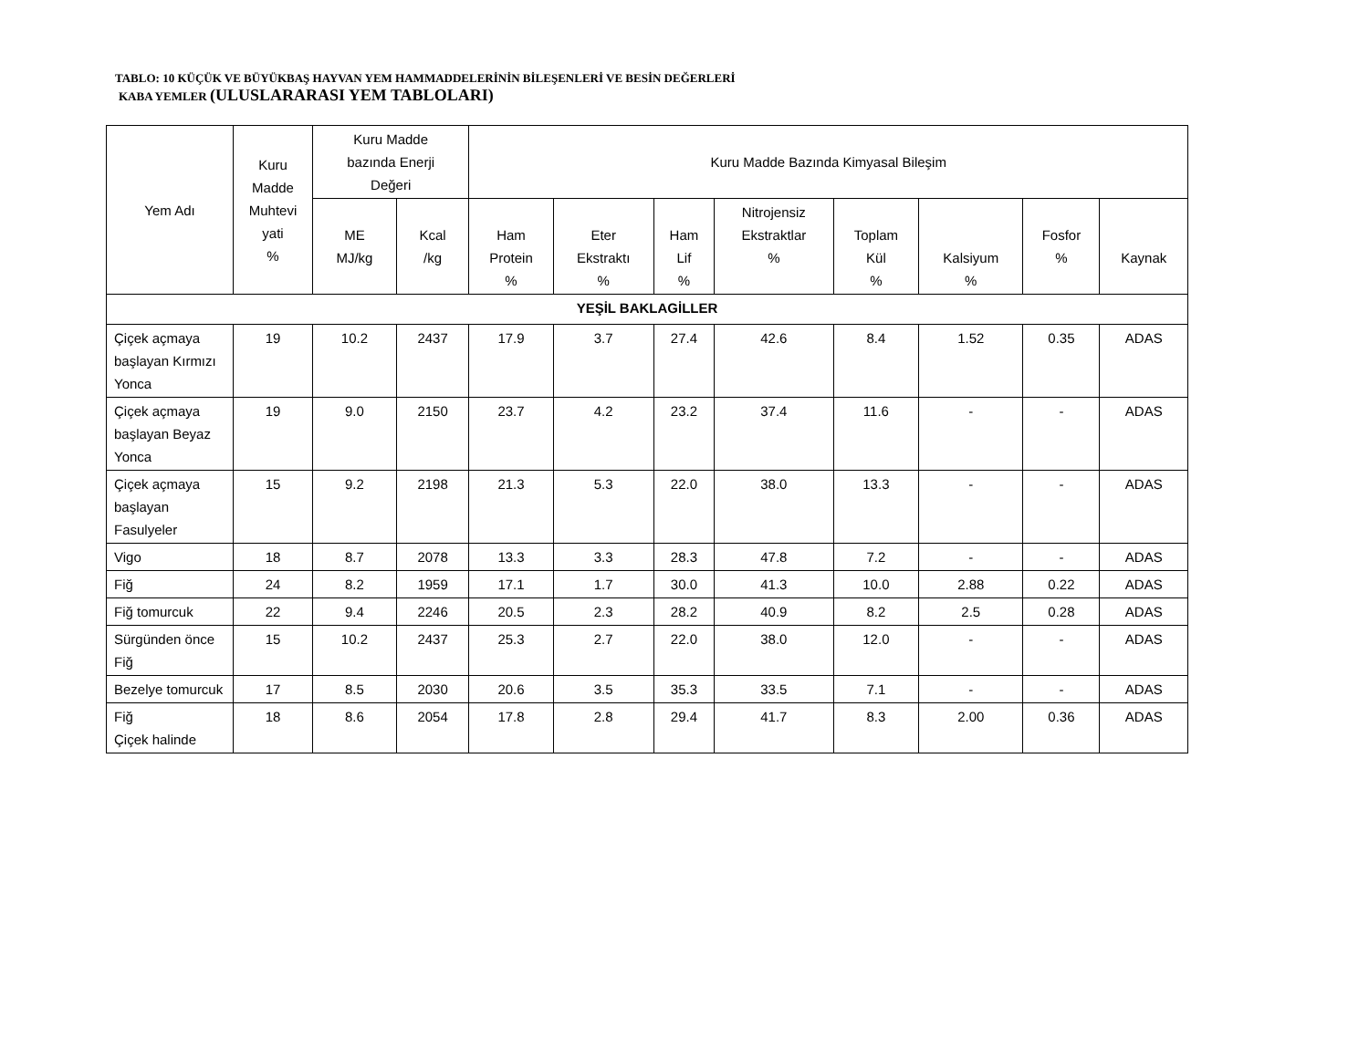TABLO: 10 KÜÇÜK VE BÜYÜKBAŞ HAYVAN YEM HAMMADDELERİNİN BİLEŞENLERİ VE BESİN DEĞERLERİ
KABA YEMLER (ULUSLARARASI YEM TABLOLARI)
| Yem Adı | Kuru Madde Muhtevi yati % | Kuru Madde bazında Enerji Değeri | | Kuru Madde Bazında Kimyasal Bileşim | | | | | | | |
| --- | --- | --- | --- | --- | --- | --- | --- | --- | --- | --- | --- |
| | | ME MJ/kg | Kcal /kg | Ham Protein % | Eter Ekstraktı % | Ham Lif % | Nitrojensiz Ekstraktlar % | Toplam Kül % | Kalsiyum % | Fosfor % | Kaynak |
| YEŞİL BAKLAGİLLER | | | | | | | | | | | |
| Çiçek açmaya başlayan Kırmızı Yonca | 19 | 10.2 | 2437 | 17.9 | 3.7 | 27.4 | 42.6 | 8.4 | 1.52 | 0.35 | ADAS |
| Çiçek açmaya başlayan Beyaz Yonca | 19 | 9.0 | 2150 | 23.7 | 4.2 | 23.2 | 37.4 | 11.6 | - | - | ADAS |
| Çiçek açmaya başlayan Fasulyeler | 15 | 9.2 | 2198 | 21.3 | 5.3 | 22.0 | 38.0 | 13.3 | - | - | ADAS |
| Vigo | 18 | 8.7 | 2078 | 13.3 | 3.3 | 28.3 | 47.8 | 7.2 | - | - | ADAS |
| Fiğ | 24 | 8.2 | 1959 | 17.1 | 1.7 | 30.0 | 41.3 | 10.0 | 2.88 | 0.22 | ADAS |
| Fiğ tomurcuk | 22 | 9.4 | 2246 | 20.5 | 2.3 | 28.2 | 40.9 | 8.2 | 2.5 | 0.28 | ADAS |
| Sürgünden önce Fiğ | 15 | 10.2 | 2437 | 25.3 | 2.7 | 22.0 | 38.0 | 12.0 | - | - | ADAS |
| Bezelye tomurcuk | 17 | 8.5 | 2030 | 20.6 | 3.5 | 35.3 | 33.5 | 7.1 | - | - | ADAS |
| Fiğ Çiçek halinde | 18 | 8.6 | 2054 | 17.8 | 2.8 | 29.4 | 41.7 | 8.3 | 2.00 | 0.36 | ADAS |